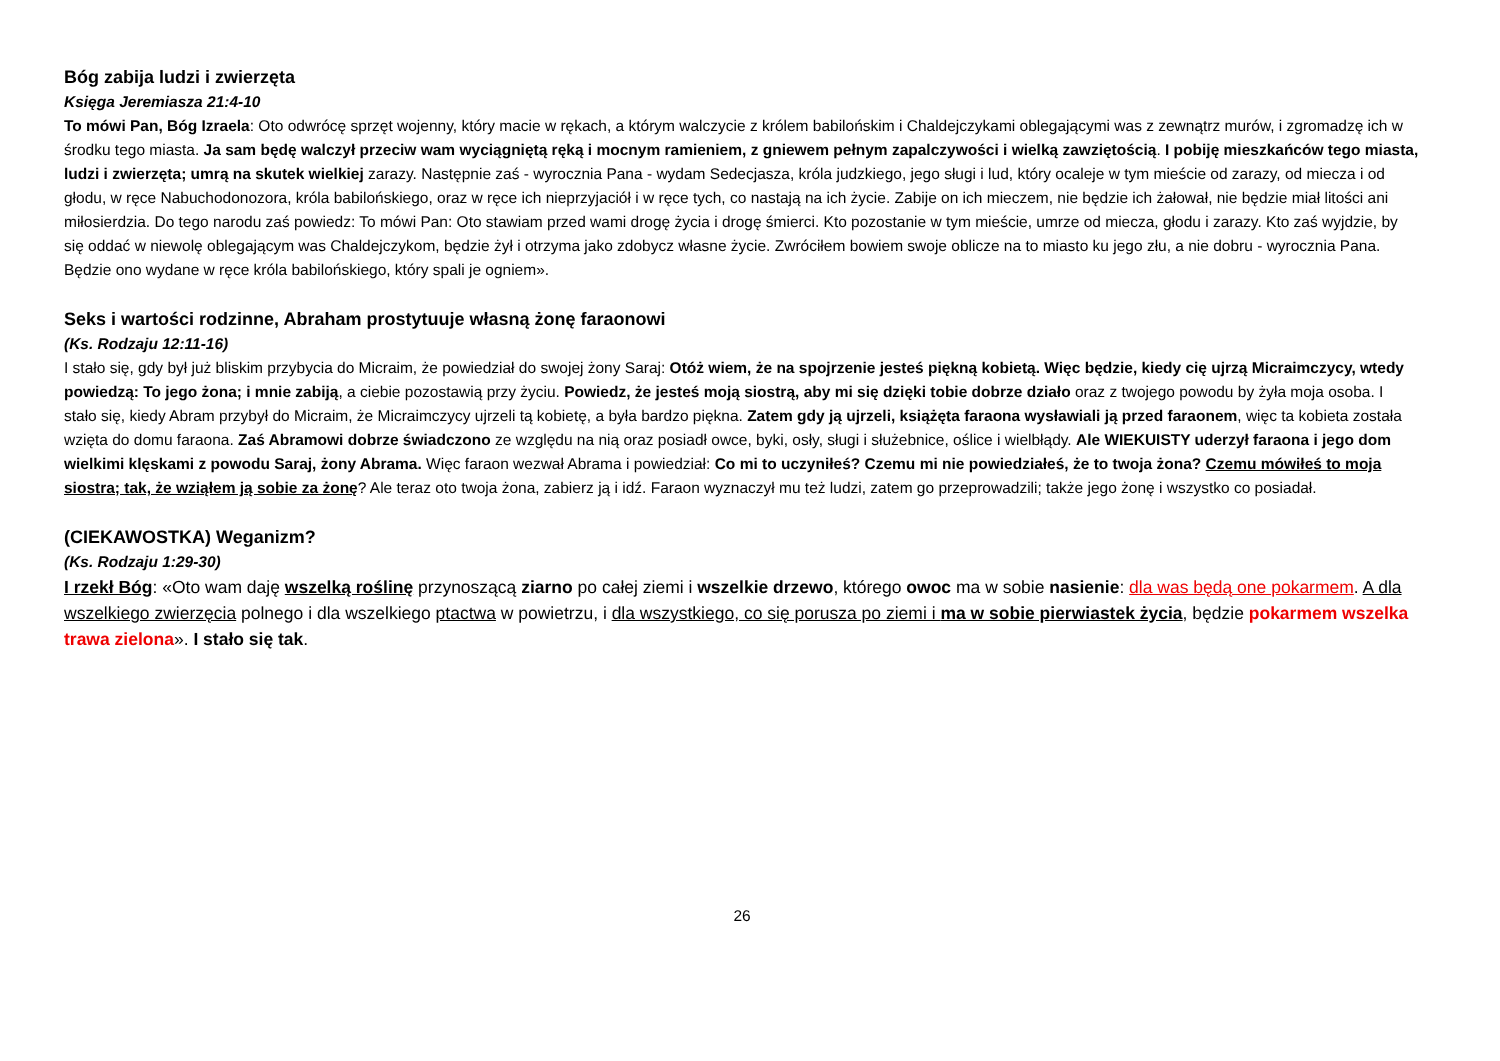Bóg zabija ludzi i zwierzęta
Księga Jeremiasza 21:4-10
To mówi Pan, Bóg Izraela: Oto odwrócę sprzęt wojenny, który macie w rękach, a którym walczycie z królem babilońskim i Chaldejczykami oblegającymi was z zewnątrz murów, i zgromadzę ich w środku tego miasta. Ja sam będę walczył przeciw wam wyciągniętą ręką i mocnym ramieniem, z gniewem pełnym zapalczywości i wielką zawziętością. I pobiję mieszkańców tego miasta, ludzi i zwierzęta; umrą na skutek wielkiej zarazy. Następnie zaś - wyrocznia Pana - wydam Sedecjasza, króla judzkiego, jego sługi i lud, który ocaleje w tym mieście od zarazy, od miecza i od głodu, w ręce Nabuchodonozora, króla babilońskiego, oraz w ręce ich nieprzyjaciół i w ręce tych, co nastają na ich życie. Zabije on ich mieczem, nie będzie ich żałował, nie będzie miał litości ani miłosierdzia. Do tego narodu zaś powiedz: To mówi Pan: Oto stawiam przed wami drogę życia i drogę śmierci. Kto pozostanie w tym mieście, umrze od miecza, głodu i zarazy. Kto zaś wyjdzie, by się oddać w niewolę oblegającym was Chaldejczykom, będzie żył i otrzyma jako zdobycz własne życie. Zwróciłem bowiem swoje oblicze na to miasto ku jego złu, a nie dobru - wyrocznia Pana. Będzie ono wydane w ręce króla babilońskiego, który spali je ogniem».
Seks i wartości rodzinne, Abraham prostytuuje własną żonę faraonowi
(Ks. Rodzaju 12:11-16)
I stało się, gdy był już bliskim przybycia do Micraim, że powiedział do swojej żony Saraj: Otóż wiem, że na spojrzenie jesteś piękną kobietą. Więc będzie, kiedy cię ujrzą Micraimczycy, wtedy powiedzą: To jego żona; i mnie zabiją, a ciebie pozostawią przy życiu. Powiedz, że jesteś moją siostrą, aby mi się dzięki tobie dobrze działo oraz z twojego powodu by żyła moja osoba. I stało się, kiedy Abram przybył do Micraim, że Micraimczycy ujrzeli tą kobietę, a była bardzo piękna. Zatem gdy ją ujrzeli, książęta faraona wysławiali ją przed faraonem, więc ta kobieta została wzięta do domu faraona. Zaś Abramowi dobrze świadczono ze względu na nią oraz posiadł owce, byki, osły, sługi i służebnice, oślice i wielbłądy. Ale WIEKUISTY uderzył faraona i jego dom wielkimi klęskami z powodu Saraj, żony Abrama. Więc faraon wezwał Abrama i powiedział: Co mi to uczyniłeś? Czemu mi nie powiedziałeś, że to twoja żona? Czemu mówiłeś to moja siostra; tak, że wziąłem ją sobie za żonę? Ale teraz oto twoja żona, zabierz ją i idź. Faraon wyznaczył mu też ludzi, zatem go przeprowadzili; także jego żonę i wszystko co posiadał.
(CIEKAWOSTKA) Weganizm?
(Ks. Rodzaju 1:29-30)
I rzekł Bóg: «Oto wam daję wszelką roślinę przynoszącą ziarno po całej ziemi i wszelkie drzewo, którego owoc ma w sobie nasienie: dla was będą one pokarmem. A dla wszelkiego zwierzęcia polnego i dla wszelkiego ptactwa w powietrzu, i dla wszystkiego, co się porusza po ziemi i ma w sobie pierwiastek życia, będzie pokarmem wszelka trawa zielona». I stało się tak.
26